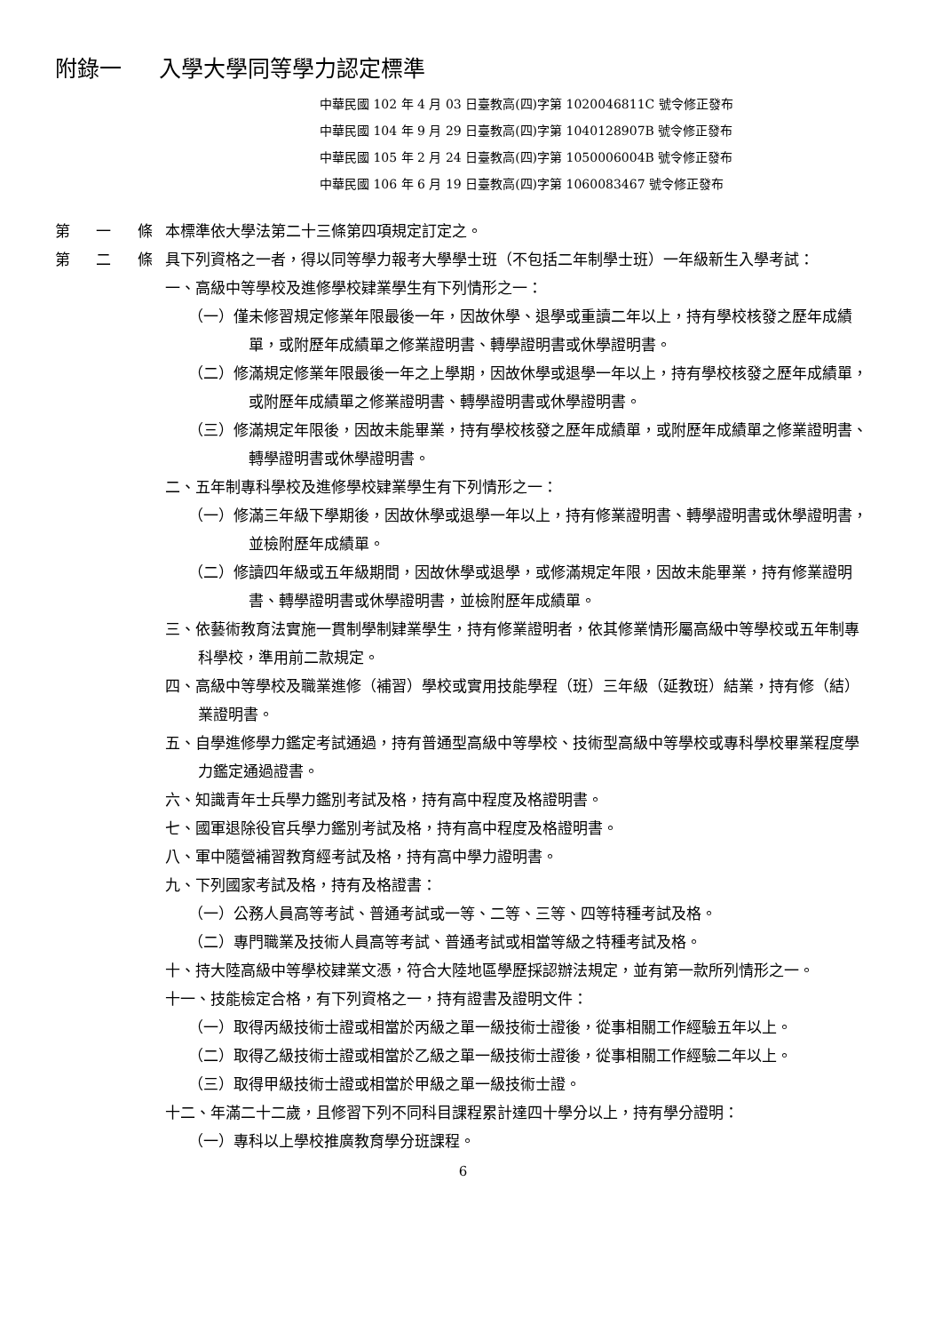附錄一 入學大學同等學力認定標準
中華民國 102 年 4 月 03 日臺教高(四)字第 1020046811C 號令修正發布
中華民國 104 年 9 月 29 日臺教高(四)字第 1040128907B 號令修正發布
中華民國 105 年 2 月 24 日臺教高(四)字第 1050006004B 號令修正發布
中華民國 106 年 6 月 19 日臺教高(四)字第 1060083467 號令修正發布
第 一 條
本標準依大學法第二十三條第四項規定訂定之。
第 二 條
具下列資格之一者，得以同等學力報考大學學士班（不包括二年制學士班）一年級新生入學考試：
一、高級中等學校及進修學校肄業學生有下列情形之一：
（一）僅未修習規定修業年限最後一年，因故休學、退學或重讀二年以上，持有學校核發之歷年成績單，或附歷年成績單之修業證明書、轉學證明書或休學證明書。
（二）修滿規定修業年限最後一年之上學期，因故休學或退學一年以上，持有學校核發之歷年成績單，或附歷年成績單之修業證明書、轉學證明書或休學證明書。
（三）修滿規定年限後，因故未能畢業，持有學校核發之歷年成績單，或附歷年成績單之修業證明書、轉學證明書或休學證明書。
二、五年制專科學校及進修學校肄業學生有下列情形之一：
（一）修滿三年級下學期後，因故休學或退學一年以上，持有修業證明書、轉學證明書或休學證明書，並檢附歷年成績單。
（二）修讀四年級或五年級期間，因故休學或退學，或修滿規定年限，因故未能畢業，持有修業證明書、轉學證明書或休學證明書，並檢附歷年成績單。
三、依藝術教育法實施一貫制學制肄業學生，持有修業證明者，依其修業情形屬高級中等學校或五年制專科學校，準用前二款規定。
四、高級中等學校及職業進修（補習）學校或實用技能學程（班）三年級（延教班）結業，持有修（結）業證明書。
五、自學進修學力鑑定考試通過，持有普通型高級中等學校、技術型高級中等學校或專科學校畢業程度學力鑑定通過證書。
六、知識青年士兵學力鑑別考試及格，持有高中程度及格證明書。
七、國軍退除役官兵學力鑑別考試及格，持有高中程度及格證明書。
八、軍中隨營補習教育經考試及格，持有高中學力證明書。
九、下列國家考試及格，持有及格證書：
（一）公務人員高等考試、普通考試或一等、二等、三等、四等特種考試及格。
（二）專門職業及技術人員高等考試、普通考試或相當等級之特種考試及格。
十、持大陸高級中等學校肄業文憑，符合大陸地區學歷採認辦法規定，並有第一款所列情形之一。
十一、技能檢定合格，有下列資格之一，持有證書及證明文件：
（一）取得丙級技術士證或相當於丙級之單一級技術士證後，從事相關工作經驗五年以上。
（二）取得乙級技術士證或相當於乙級之單一級技術士證後，從事相關工作經驗二年以上。
（三）取得甲級技術士證或相當於甲級之單一級技術士證。
十二、年滿二十二歲，且修習下列不同科目課程累計達四十學分以上，持有學分證明：
（一）專科以上學校推廣教育學分班課程。
6